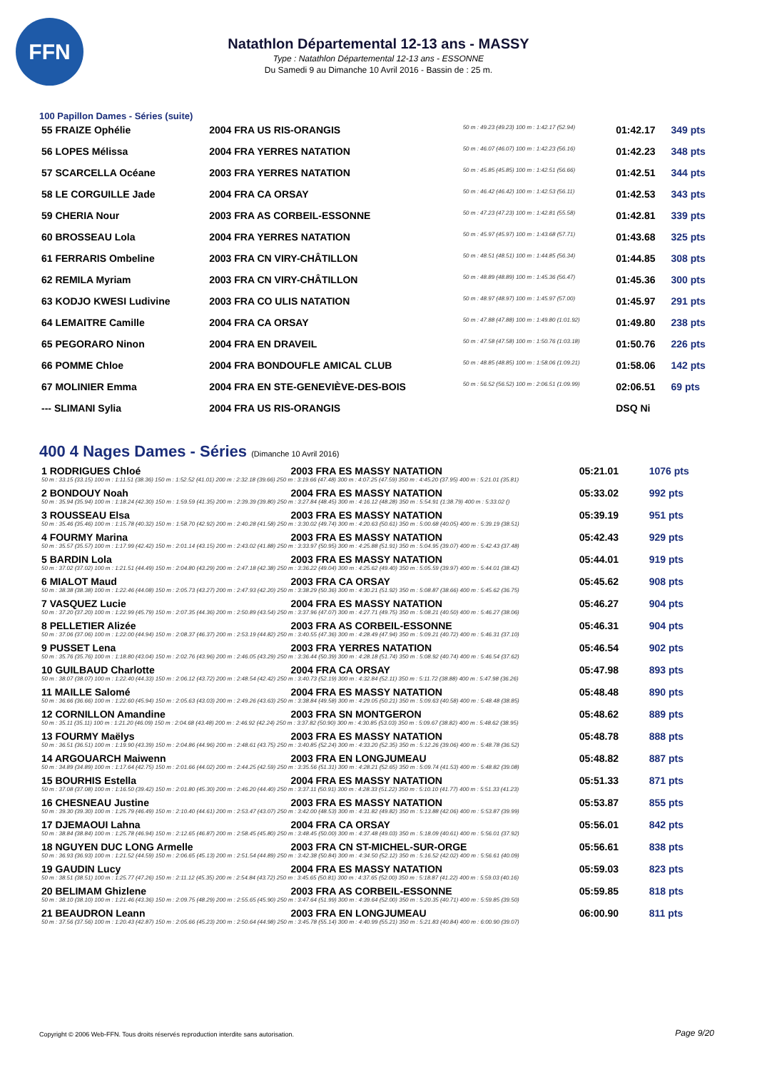FFN
Natathlon Départemental 12-13 ans - MASSY
Type : Natathlon Départemental 12-13 ans - ESSONNE
Du Samedi 9 au Dimanche 10 Avril 2016 - Bassin de : 25 m.
100 Papillon Dames - Séries (suite)
| 55 FRAIZE Ophélie | 2004 FRA US RIS-ORANGIS | 50 m : 49.23 (49.23) 100 m : 1:42.17 (52.94) | 01:42.17 | 349 pts |
| 56 LOPES Mélissa | 2004 FRA YERRES NATATION | 50 m : 46.07 (46.07) 100 m : 1:42.23 (56.16) | 01:42.23 | 348 pts |
| 57 SCARCELLA Océane | 2003 FRA YERRES NATATION | 50 m : 45.85 (45.85) 100 m : 1:42.51 (56.66) | 01:42.51 | 344 pts |
| 58 LE CORGUILLE Jade | 2004 FRA CA ORSAY | 50 m : 46.42 (46.42) 100 m : 1:42.53 (56.11) | 01:42.53 | 343 pts |
| 59 CHERIA Nour | 2003 FRA AS CORBEIL-ESSONNE | 50 m : 47.23 (47.23) 100 m : 1:42.81 (55.58) | 01:42.81 | 339 pts |
| 60 BROSSEAU Lola | 2004 FRA YERRES NATATION | 50 m : 45.97 (45.97) 100 m : 1:43.68 (57.71) | 01:43.68 | 325 pts |
| 61 FERRARIS Ombeline | 2003 FRA CN VIRY-CHÂTILLON | 50 m : 48.51 (48.51) 100 m : 1:44.85 (56.34) | 01:44.85 | 308 pts |
| 62 REMILA Myriam | 2003 FRA CN VIRY-CHÂTILLON | 50 m : 48.89 (48.89) 100 m : 1:45.36 (56.47) | 01:45.36 | 300 pts |
| 63 KODJO KWESI Ludivine | 2003 FRA CO ULIS NATATION | 50 m : 48.97 (48.97) 100 m : 1:45.97 (57.00) | 01:45.97 | 291 pts |
| 64 LEMAITRE Camille | 2004 FRA CA ORSAY | 50 m : 47.88 (47.88) 100 m : 1:49.80 (1:01.92) | 01:49.80 | 238 pts |
| 65 PEGORARO Ninon | 2004 FRA EN DRAVEIL | 50 m : 47.58 (47.58) 100 m : 1:50.76 (1:03.18) | 01:50.76 | 226 pts |
| 66 POMME Chloe | 2004 FRA BONDOUFLE AMICAL CLUB | 50 m : 48.85 (48.85) 100 m : 1:58.06 (1:09.21) | 01:58.06 | 142 pts |
| 67 MOLINIER Emma | 2004 FRA EN STE-GENEVIÈVE-DES-BOIS | 50 m : 56.52 (56.52) 100 m : 2:06.51 (1:09.99) | 02:06.51 | 69 pts |
| --- SLIMANI Sylia | 2004 FRA US RIS-ORANGIS | | DSQ Ni | |
400 4 Nages Dames - Séries (Dimanche 10 Avril 2016)
| 1 RODRIGUES Chloé | 2003 FRA ES MASSY NATATION | 05:21.01 | 1076 pts |
| 50 m : 33.15 (33.15) 100 m : 1:11.51 (38.36) 150 m : 1:52.52 (41.01) 200 m : 2:32.18 (39.66) 250 m : 3:19.66 (47.48) 300 m : 4:07.25 (47.59) 350 m : 4:45.20 (37.95) 400 m : 5:21.01 (35.81) | | | |
| 2 BONDOUY Noah | 2004 FRA ES MASSY NATATION | 05:33.02 | 992 pts |
| 50 m : 35.94 (35.94) 100 m : 1:18.24 (42.30) 150 m : 1:59.59 (41.35) 200 m : 2:39.39 (39.80) 250 m : 3:27.84 (48.45) 300 m : 4:16.12 (48.28) 350 m : 5:54.91 (1:38.79) 400 m : 5:33.02 () | | | |
| 3 ROUSSEAU Elsa | 2003 FRA ES MASSY NATATION | 05:39.19 | 951 pts |
| 50 m : 35.46 (35.46) 100 m : 1:15.78 (40.32) 150 m : 1:58.70 (42.92) 200 m : 2:40.28 (41.58) 250 m : 3:30.02 (49.74) 300 m : 4:20.63 (50.61) 350 m : 5:00.68 (40.05) 400 m : 5:39.19 (38.51) | | | |
| 4 FOURMY Marina | 2003 FRA ES MASSY NATATION | 05:42.43 | 929 pts |
| 50 m : 35.57 (35.57) 100 m : 1:17.99 (42.42) 150 m : 2:01.14 (43.15) 200 m : 2:43.02 (41.88) 250 m : 3:33.97 (50.95) 300 m : 4:25.88 (51.91) 350 m : 5:04.95 (39.07) 400 m : 5:42.43 (37.48) | | | |
| 5 BARDIN Lola | 2003 FRA ES MASSY NATATION | 05:44.01 | 919 pts |
| 50 m : 37.02 (37.02) 100 m : 1:21.51 (44.49) 150 m : 2:04.80 (43.29) 200 m : 2:47.18 (42.38) 250 m : 3:36.22 (49.04) 300 m : 4:25.62 (49.40) 350 m : 5:05.59 (39.97) 400 m : 5:44.01 (38.42) | | | |
| 6 MIALOT Maud | 2003 FRA CA ORSAY | 05:45.62 | 908 pts |
| 50 m : 38.38 (38.38) 100 m : 1:22.46 (44.08) 150 m : 2:05.73 (43.27) 200 m : 2:47.93 (42.20) 250 m : 3:38.29 (50.36) 300 m : 4:30.21 (51.92) 350 m : 5:08.87 (38.66) 400 m : 5:45.62 (36.75) | | | |
| 7 VASQUEZ Lucie | 2004 FRA ES MASSY NATATION | 05:46.27 | 904 pts |
| 50 m : 37.20 (37.20) 100 m : 1:22.99 (45.79) 150 m : 2:07.35 (44.36) 200 m : 2:50.89 (43.54) 250 m : 3:37.96 (47.07) 300 m : 4:27.71 (49.75) 350 m : 5:08.21 (40.50) 400 m : 5:46.27 (38.06) | | | |
| 8 PELLETIER Alizée | 2003 FRA AS CORBEIL-ESSONNE | 05:46.31 | 904 pts |
| 50 m : 37.06 (37.06) 100 m : 1:22.00 (44.94) 150 m : 2:08.37 (46.37) 200 m : 2:53.19 (44.82) 250 m : 3:40.55 (47.36) 300 m : 4:28.49 (47.94) 350 m : 5:09.21 (40.72) 400 m : 5:46.31 (37.10) | | | |
| 9 PUSSET Lena | 2003 FRA YERRES NATATION | 05:46.54 | 902 pts |
| 50 m : 35.76 (35.76) 100 m : 1:18.80 (43.04) 150 m : 2:02.76 (43.96) 200 m : 2:46.05 (43.29) 250 m : 3:36.44 (50.39) 300 m : 4:28.18 (51.74) 350 m : 5:08.92 (40.74) 400 m : 5:46.54 (37.62) | | | |
| 10 GUILBAUD Charlotte | 2004 FRA CA ORSAY | 05:47.98 | 893 pts |
| 50 m : 38.07 (38.07) 100 m : 1:22.40 (44.33) 150 m : 2:06.12 (43.72) 200 m : 2:48.54 (42.42) 250 m : 3:40.73 (52.19) 300 m : 4:32.84 (52.11) 350 m : 5:11.72 (38.88) 400 m : 5:47.98 (36.26) | | | |
| 11 MAILLE Salomé | 2004 FRA ES MASSY NATATION | 05:48.48 | 890 pts |
| 50 m : 36.66 (36.66) 100 m : 1:22.60 (45.94) 150 m : 2:05.63 (43.03) 200 m : 2:49.26 (43.63) 250 m : 3:38.84 (49.58) 300 m : 4:29.05 (50.21) 350 m : 5:09.63 (40.58) 400 m : 5:48.48 (38.85) | | | |
| 12 CORNILLON Amandine | 2003 FRA SN MONTGERON | 05:48.62 | 889 pts |
| 50 m : 35.11 (35.11) 100 m : 1:21.20 (46.09) 150 m : 2:04.68 (43.48) 200 m : 2:46.92 (42.24) 250 m : 3:37.82 (50.90) 300 m : 4:30.85 (53.03) 350 m : 5:09.67 (38.82) 400 m : 5:48.62 (38.95) | | | |
| 13 FOURMY Maëlys | 2003 FRA ES MASSY NATATION | 05:48.78 | 888 pts |
| 50 m : 36.51 (36.51) 100 m : 1:19.90 (43.39) 150 m : 2:04.86 (44.96) 200 m : 2:48.61 (43.75) 250 m : 3:40.85 (52.24) 300 m : 4:33.20 (52.35) 350 m : 5:12.26 (39.06) 400 m : 5:48.78 (36.52) | | | |
| 14 ARGOUARCH Maiwenn | 2003 FRA EN LONGJUMEAU | 05:48.82 | 887 pts |
| 50 m : 34.89 (34.89) 100 m : 1:17.64 (42.75) 150 m : 2:01.66 (44.02) 200 m : 2:44.25 (42.59) 250 m : 3:35.56 (51.31) 300 m : 4:28.21 (52.65) 350 m : 5:09.74 (41.53) 400 m : 5:48.82 (39.08) | | | |
| 15 BOURHIS Estella | 2004 FRA ES MASSY NATATION | 05:51.33 | 871 pts |
| 50 m : 37.08 (37.08) 100 m : 1:16.50 (39.42) 150 m : 2:01.80 (45.30) 200 m : 2:46.20 (44.40) 250 m : 3:37.11 (50.91) 300 m : 4:28.33 (51.22) 350 m : 5:10.10 (41.77) 400 m : 5:51.33 (41.23) | | | |
| 16 CHESNEAU Justine | 2003 FRA ES MASSY NATATION | 05:53.87 | 855 pts |
| 50 m : 39.30 (39.30) 100 m : 1:25.79 (46.49) 150 m : 2:10.40 (44.61) 200 m : 2:53.47 (43.07) 250 m : 3:42.00 (48.53) 300 m : 4:31.82 (49.82) 350 m : 5:13.88 (42.06) 400 m : 5:53.87 (39.99) | | | |
| 17 DJEMAOUI Lahna | 2004 FRA CA ORSAY | 05:56.01 | 842 pts |
| 50 m : 38.84 (38.84) 100 m : 1:25.78 (46.94) 150 m : 2:12.65 (46.87) 200 m : 2:58.45 (45.80) 250 m : 3:48.45 (50.00) 300 m : 4:37.48 (49.03) 350 m : 5:18.09 (40.61) 400 m : 5:56.01 (37.92) | | | |
| 18 NGUYEN DUC LONG Armelle | 2003 FRA CN ST-MICHEL-SUR-ORGE | 05:56.61 | 838 pts |
| 50 m : 36.93 (36.93) 100 m : 1:21.52 (44.59) 150 m : 2:06.65 (45.13) 200 m : 2:51.54 (44.89) 250 m : 3:42.38 (50.84) 300 m : 4:34.50 (52.12) 350 m : 5:16.52 (42.02) 400 m : 5:56.61 (40.09) | | | |
| 19 GAUDIN Lucy | 2004 FRA ES MASSY NATATION | 05:59.03 | 823 pts |
| 50 m : 38.51 (38.51) 100 m : 1:25.77 (47.26) 150 m : 2:11.12 (45.35) 200 m : 2:54.84 (43.72) 250 m : 3:45.65 (50.81) 300 m : 4:37.65 (52.00) 350 m : 5:18.87 (41.22) 400 m : 5:59.03 (40.16) | | | |
| 20 BELIMAM Ghizlene | 2003 FRA AS CORBEIL-ESSONNE | 05:59.85 | 818 pts |
| 50 m : 38.10 (38.10) 100 m : 1:21.46 (43.36) 150 m : 2:09.75 (48.29) 200 m : 2:55.65 (45.90) 250 m : 3:47.64 (51.99) 300 m : 4:39.64 (52.00) 350 m : 5:20.35 (40.71) 400 m : 5:59.85 (39.50) | | | |
| 21 BEAUDRON Leann | 2003 FRA EN LONGJUMEAU | 06:00.90 | 811 pts |
| 50 m : 37.56 (37.56) 100 m : 1:20.43 (42.87) 150 m : 2:05.66 (45.23) 200 m : 2:50.64 (44.98) 250 m : 3:45.78 (55.14) 300 m : 4:40.99 (55.21) 350 m : 5:21.83 (40.84) 400 m : 6:00.90 (39.07) | | | |
Copyright © 2006 Web-FFN. Tous droits réservés reproduction interdite sans autorisation.
Page 9/20